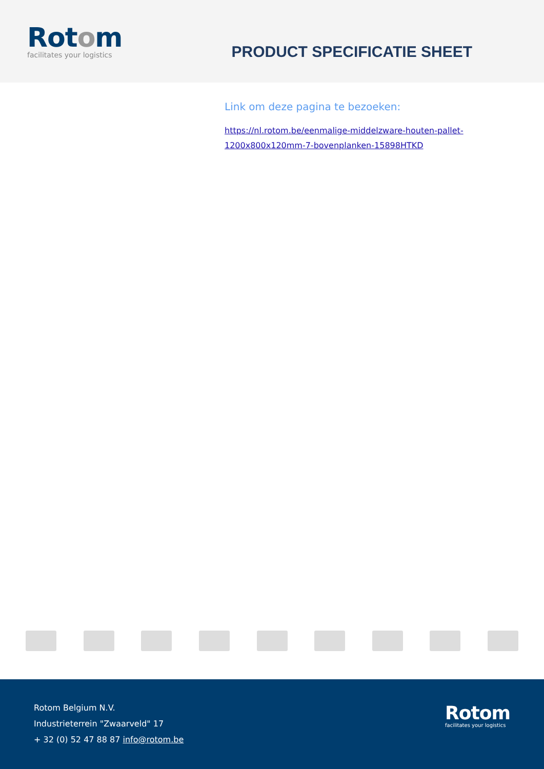Rotom
facilitates your logistics
PRODUCT SPECIFICATIE SHEET
Link om deze pagina te bezoeken:
https://nl.rotom.be/eenmalige-middelzware-houten-pallet-
1200x800x120mm-7-bovenplanken-15898HTKD
Rotom Belgium N.V.
Industrieterrein "Zwaarveld" 17
+ 32 (0) 52 47 88 87 info@rotom.be
Rotom
facilitates your logistics